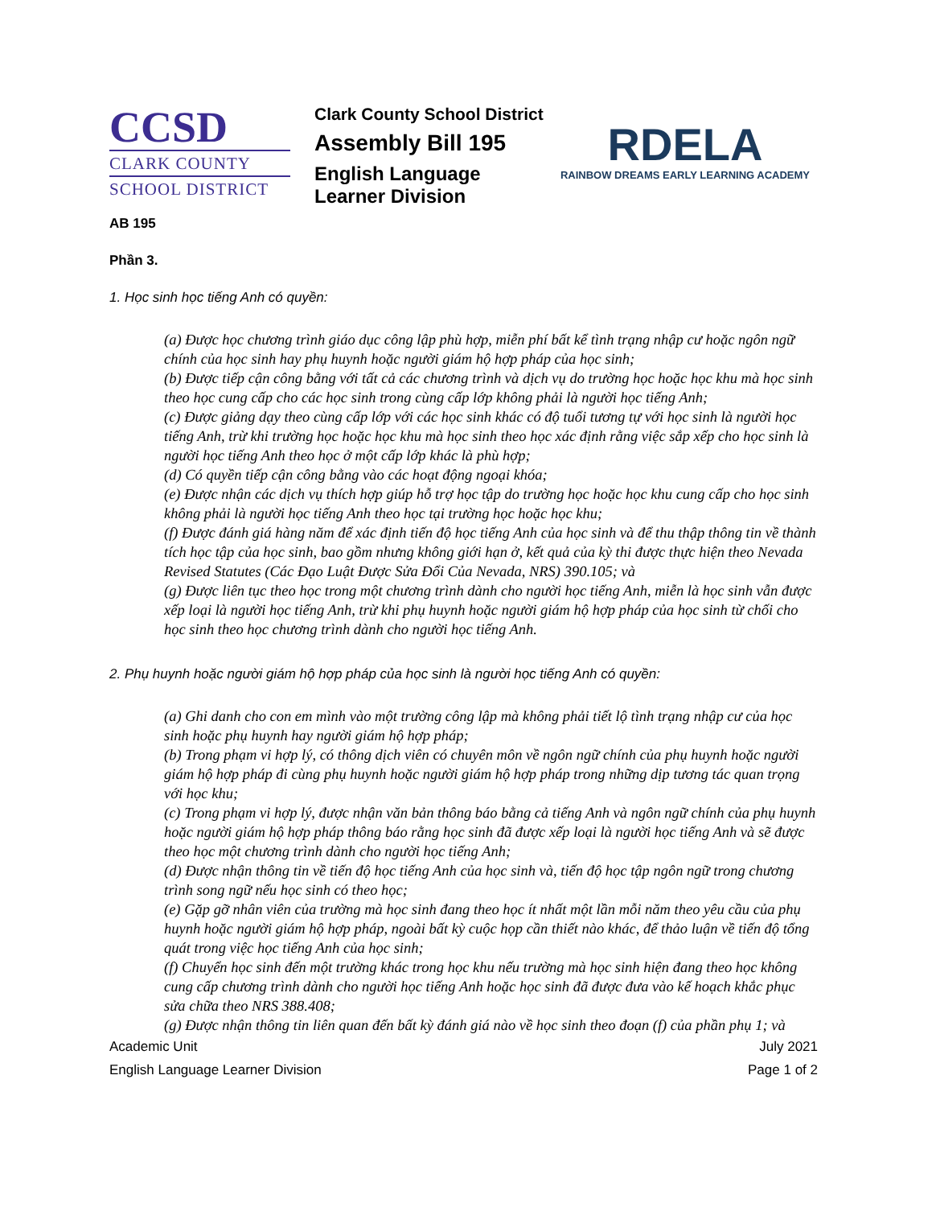CCSD
CLARK COUNTY
SCHOOL DISTRICT
Clark County School District
Assembly Bill 195
English Language Learner Division
RDELA
RAINBOW DREAMS EARLY LEARNING ACADEMY
AB 195
Phần 3.
1. Học sinh học tiếng Anh có quyền:
(a) Được học chương trình giáo dục công lập phù hợp, miễn phí bất kể tình trạng nhập cư hoặc ngôn ngữ chính của học sinh hay phụ huynh hoặc người giám hộ hợp pháp của học sinh;
(b) Được tiếp cận công bằng với tất cả các chương trình và dịch vụ do trường học hoặc học khu mà học sinh theo học cung cấp cho các học sinh trong cùng cấp lớp không phải là người học tiếng Anh;
(c) Được giảng dạy theo cùng cấp lớp với các học sinh khác có độ tuổi tương tự với học sinh là người học tiếng Anh, trừ khi trường học hoặc học khu mà học sinh theo học xác định rằng việc sắp xếp cho học sinh là người học tiếng Anh theo học ở một cấp lớp khác là phù hợp;
(d) Có quyền tiếp cận công bằng vào các hoạt động ngoại khóa;
(e) Được nhận các dịch vụ thích hợp giúp hỗ trợ học tập do trường học hoặc học khu cung cấp cho học sinh không phải là người học tiếng Anh theo học tại trường học hoặc học khu;
(f) Được đánh giá hàng năm để xác định tiến độ học tiếng Anh của học sinh và để thu thập thông tin về thành tích học tập của học sinh, bao gồm nhưng không giới hạn ở, kết quả của kỳ thi được thực hiện theo Nevada Revised Statutes (Các Đạo Luật Được Sửa Đổi Của Nevada, NRS) 390.105; và
(g) Được liên tục theo học trong một chương trình dành cho người học tiếng Anh, miễn là học sinh vẫn được xếp loại là người học tiếng Anh, trừ khi phụ huynh hoặc người giám hộ hợp pháp của học sinh từ chối cho học sinh theo học chương trình dành cho người học tiếng Anh.
2. Phụ huynh hoặc người giám hộ hợp pháp của học sinh là người học tiếng Anh có quyền:
(a) Ghi danh cho con em mình vào một trường công lập mà không phải tiết lộ tình trạng nhập cư của học sinh hoặc phụ huynh hay người giám hộ hợp pháp;
(b) Trong phạm vi hợp lý, có thông dịch viên có chuyên môn về ngôn ngữ chính của phụ huynh hoặc người giám hộ hợp pháp đi cùng phụ huynh hoặc người giám hộ hợp pháp trong những dịp tương tác quan trọng với học khu;
(c) Trong phạm vi hợp lý, được nhận văn bản thông báo bằng cả tiếng Anh và ngôn ngữ chính của phụ huynh hoặc người giám hộ hợp pháp thông báo rằng học sinh đã được xếp loại là người học tiếng Anh và sẽ được theo học một chương trình dành cho người học tiếng Anh;
(d) Được nhận thông tin về tiến độ học tiếng Anh của học sinh và, tiến độ học tập ngôn ngữ trong chương trình song ngữ nếu học sinh có theo học;
(e) Gặp gỡ nhân viên của trường mà học sinh đang theo học ít nhất một lần mỗi năm theo yêu cầu của phụ huynh hoặc người giám hộ hợp pháp, ngoài bất kỳ cuộc họp cần thiết nào khác, để thảo luận về tiến độ tổng quát trong việc học tiếng Anh của học sinh;
(f) Chuyển học sinh đến một trường khác trong học khu nếu trường mà học sinh hiện đang theo học không cung cấp chương trình dành cho người học tiếng Anh hoặc học sinh đã được đưa vào kế hoạch khắc phục sửa chữa theo NRS 388.408;
(g) Được nhận thông tin liên quan đến bất kỳ đánh giá nào về học sinh theo đoạn (f) của phần phụ 1; và
Academic Unit
English Language Learner Division
July 2021
Page 1 of 2